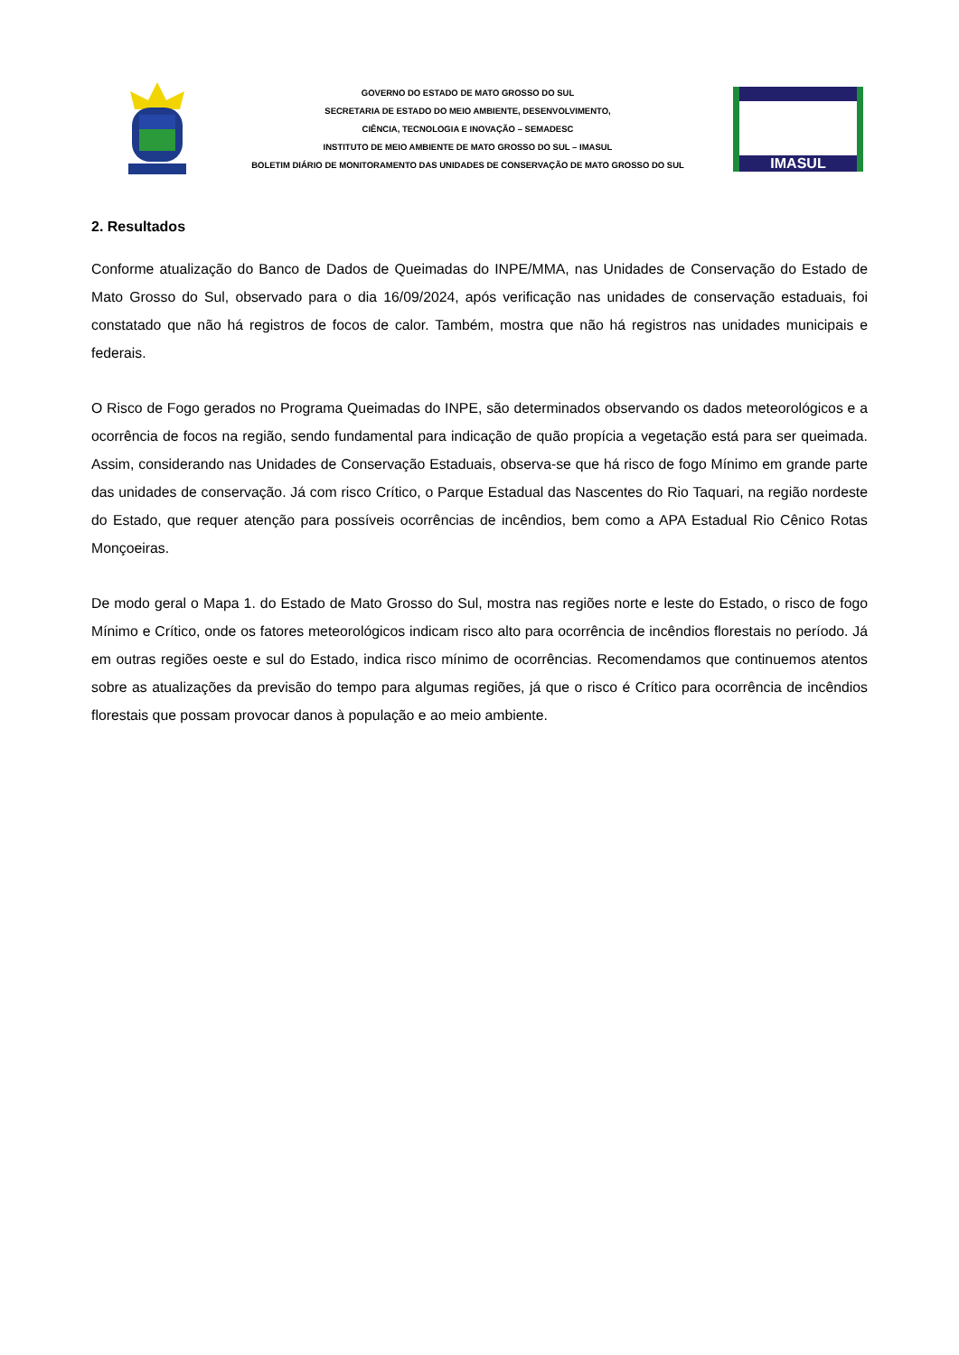GOVERNO DO ESTADO DE MATO GROSSO DO SUL
SECRETARIA DE ESTADO DO MEIO AMBIENTE, DESENVOLVIMENTO,
CIÊNCIA, TECNOLOGIA E INOVAÇÃO – SEMADESC
INSTITUTO DE MEIO AMBIENTE DE MATO GROSSO DO SUL – IMASUL
BOLETIM DIÁRIO DE MONITORAMENTO DAS UNIDADES DE CONSERVAÇÃO DE MATO GROSSO DO SUL
IMASUL
2. Resultados
Conforme atualização do Banco de Dados de Queimadas do INPE/MMA, nas Unidades de Conservação do Estado de Mato Grosso do Sul, observado para o dia 16/09/2024, após verificação nas unidades de conservação estaduais, foi constatado que não há registros de focos de calor. Também, mostra que não há registros nas unidades municipais e federais.
O Risco de Fogo gerados no Programa Queimadas do INPE, são determinados observando os dados meteorológicos e a ocorrência de focos na região, sendo fundamental para indicação de quão propícia a vegetação está para ser queimada. Assim, considerando nas Unidades de Conservação Estaduais, observa-se que há risco de fogo Mínimo em grande parte das unidades de conservação. Já com risco Crítico, o Parque Estadual das Nascentes do Rio Taquari, na região nordeste do Estado, que requer atenção para possíveis ocorrências de incêndios, bem como a APA Estadual Rio Cênico Rotas Monçoeiras.
De modo geral o Mapa 1. do Estado de Mato Grosso do Sul, mostra nas regiões norte e leste do Estado, o risco de fogo Mínimo e Crítico, onde os fatores meteorológicos indicam risco alto para ocorrência de incêndios florestais no período. Já em outras regiões oeste e sul do Estado, indica risco mínimo de ocorrências. Recomendamos que continuemos atentos sobre as atualizações da previsão do tempo para algumas regiões, já que o risco é Crítico para ocorrência de incêndios florestais que possam provocar danos à população e ao meio ambiente.